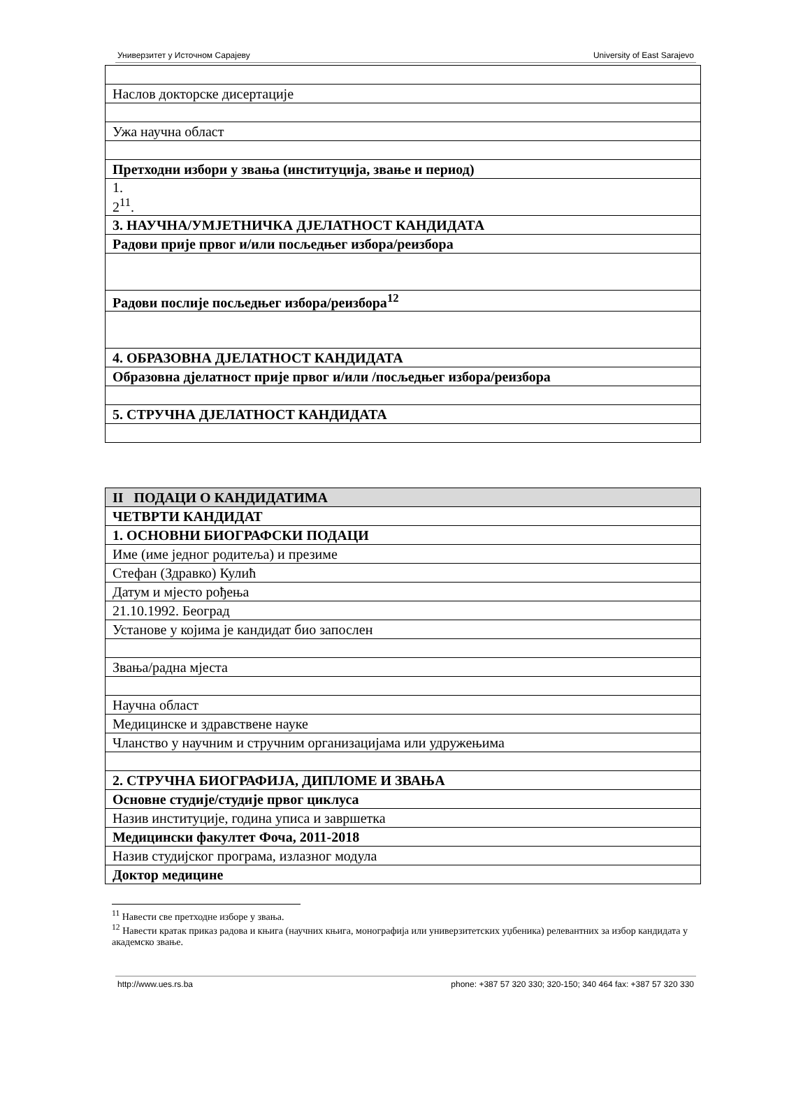Универзитет у Источном Сарајеву University of East Sarajevo
| Наслов докторске дисертације |
| Ужа научна област |
| Претходни избори у звања (институција, звање и период) |
| 1. 2<sup>11</sup>. |
| 3. НАУЧНА/УМЈЕТНИЧКА ДЈЕЛАТНОСТ КАНДИДАТА |
| Радови прије првог и/или посљедњег избора/реизбора |
| Радови послије посљедњег избора/реизбора<sup>12</sup> |
| 4. ОБРАЗОВНА ДЈЕЛАТНОСТ КАНДИДАТА |
| Образовна дјелатност прије првог и/или /посљедњег избора/реизбора |
| 5. СТРУЧНА ДЈЕЛАТНОСТ КАНДИДАТА |
| II ПОДАЦИ О КАНДИДАТИМА |
| ЧЕТВРТИ КАНДИДАТ |
| 1. ОСНОВНИ БИОГРАФСКИ ПОДАЦИ |
| Име (име једног родитеља) и презиме |
| Стефан (Здравко) Кулић |
| Датум и мјесто рођења |
| 21.10.1992. Београд |
| Установе у којима је кандидат био запослен |
| Звања/радна мјеста |
| Научна област |
| Медицинске и здравствене науке |
| Чланство у научним и стручним организацијама или удружењима |
| 2. СТРУЧНА БИОГРАФИЈА, ДИПЛОМЕ И ЗВАЊА |
| Основне студије/студије првог циклуса |
| Назив институције, година уписа и завршетка |
| Медицински факултет Фоча, 2011-2018 |
| Назив студијског програма, излазног модула |
| Доктор медицине |
<sup>11</sup> Навести све претходне изборе у звања.
<sup>12</sup> Навести кратак приказ радова и књига (научних књига, монографија или универзитетских уџбеника) релевантних за избор кандидата у академско звање.
http://www.ues.rs.ba phone: +387 57 320 330; 320-150; 340 464 fax: +387 57 320 330